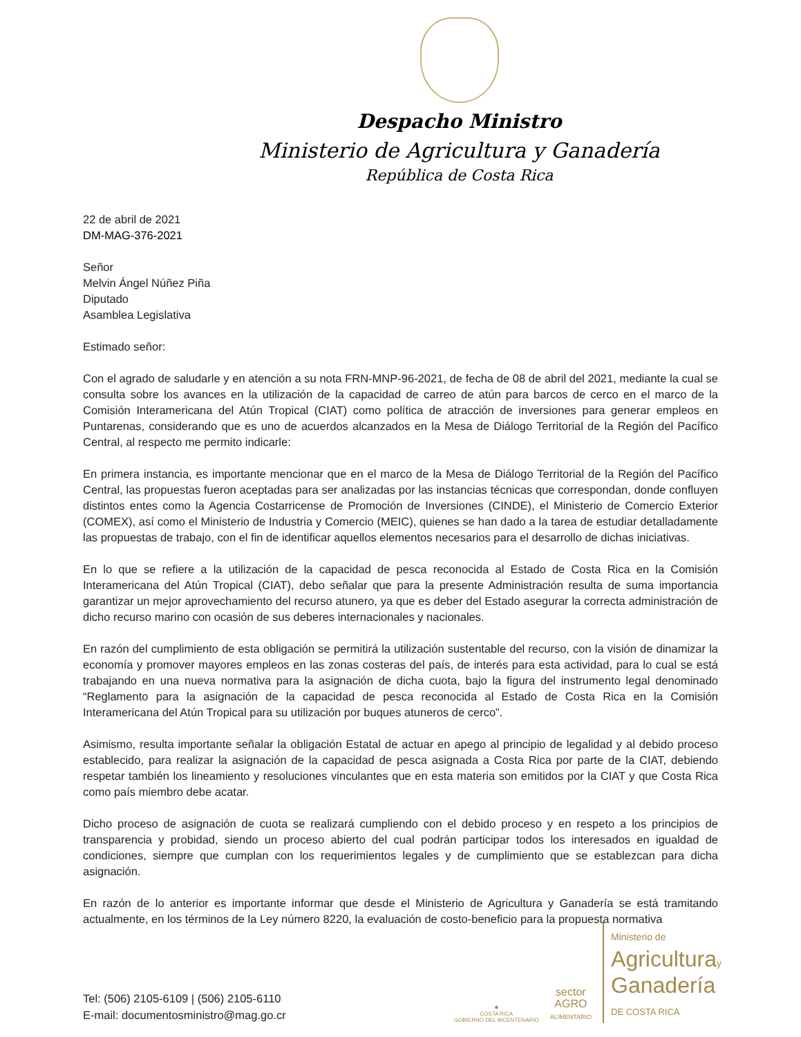Despacho Ministro
Ministerio de Agricultura y Ganadería
República de Costa Rica
22 de abril de 2021
DM-MAG-376-2021
Señor
Melvin Ángel Núñez Piña
Diputado
Asamblea Legislativa
Estimado señor:
Con el agrado de saludarle y en atención a su nota FRN-MNP-96-2021, de fecha de 08 de abril del 2021, mediante la cual se consulta sobre los avances en la utilización de la capacidad de carreo de atún para barcos de cerco en el marco de la Comisión Interamericana del Atún Tropical (CIAT) como política de atracción de inversiones para generar empleos en Puntarenas, considerando que es uno de acuerdos alcanzados en la Mesa de Diálogo Territorial de la Región del Pacífico Central, al respecto me permito indicarle:
En primera instancia, es importante mencionar que en el marco de la Mesa de Diálogo Territorial de la Región del Pacífico Central, las propuestas fueron aceptadas para ser analizadas por las instancias técnicas que correspondan, donde confluyen distintos entes como la Agencia Costarricense de Promoción de Inversiones (CINDE), el Ministerio de Comercio Exterior (COMEX), así como el Ministerio de Industria y Comercio (MEIC), quienes se han dado a la tarea de estudiar detalladamente las propuestas de trabajo, con el fin de identificar aquellos elementos necesarios para el desarrollo de dichas iniciativas.
En lo que se refiere a la utilización de la capacidad de pesca reconocida al Estado de Costa Rica en la Comisión Interamericana del Atún Tropical (CIAT), debo señalar que para la presente Administración resulta de suma importancia garantizar un mejor aprovechamiento del recurso atunero, ya que es deber del Estado asegurar la correcta administración de dicho recurso marino con ocasión de sus deberes internacionales y nacionales.
En razón del cumplimiento de esta obligación se permitirá la utilización sustentable del recurso, con la visión de dinamizar la economía y promover mayores empleos en las zonas costeras del país, de interés para esta actividad, para lo cual se está trabajando en una nueva normativa para la asignación de dicha cuota, bajo la figura del instrumento legal denominado “Reglamento para la asignación de la capacidad de pesca reconocida al Estado de Costa Rica en la Comisión Interamericana del Atún Tropical para su utilización por buques atuneros de cerco”.
Asimismo, resulta importante señalar la obligación Estatal de actuar en apego al principio de legalidad y al debido proceso establecido, para realizar la asignación de la capacidad de pesca asignada a Costa Rica por parte de la CIAT, debiendo respetar también los lineamiento y resoluciones vinculantes que en esta materia son emitidos por la CIAT y que Costa Rica como país miembro debe acatar.
Dicho proceso de asignación de cuota se realizará cumpliendo con el debido proceso y en respeto a los principios de transparencia y probidad, siendo un proceso abierto del cual podrán participar todos los interesados en igualdad de condiciones, siempre que cumplan con los requerimientos legales y de cumplimiento que se establezcan para dicha asignación.
En razón de lo anterior es importante informar que desde el Ministerio de Agricultura y Ganadería se está tramitando actualmente, en los términos de la Ley número 8220, la evaluación de costo-beneficio para la propuesta normativa
Tel: (506) 2105-6109 | (506) 2105-6110
E-mail: documentosministro@mag.go.cr
✸
COSTA RICA
GOBIERNO DEL BICENTENARIO
sector
AGRO
ALIMENTARIO
Ministerio de
Agriculturay
Ganadería
DE COSTA RICA